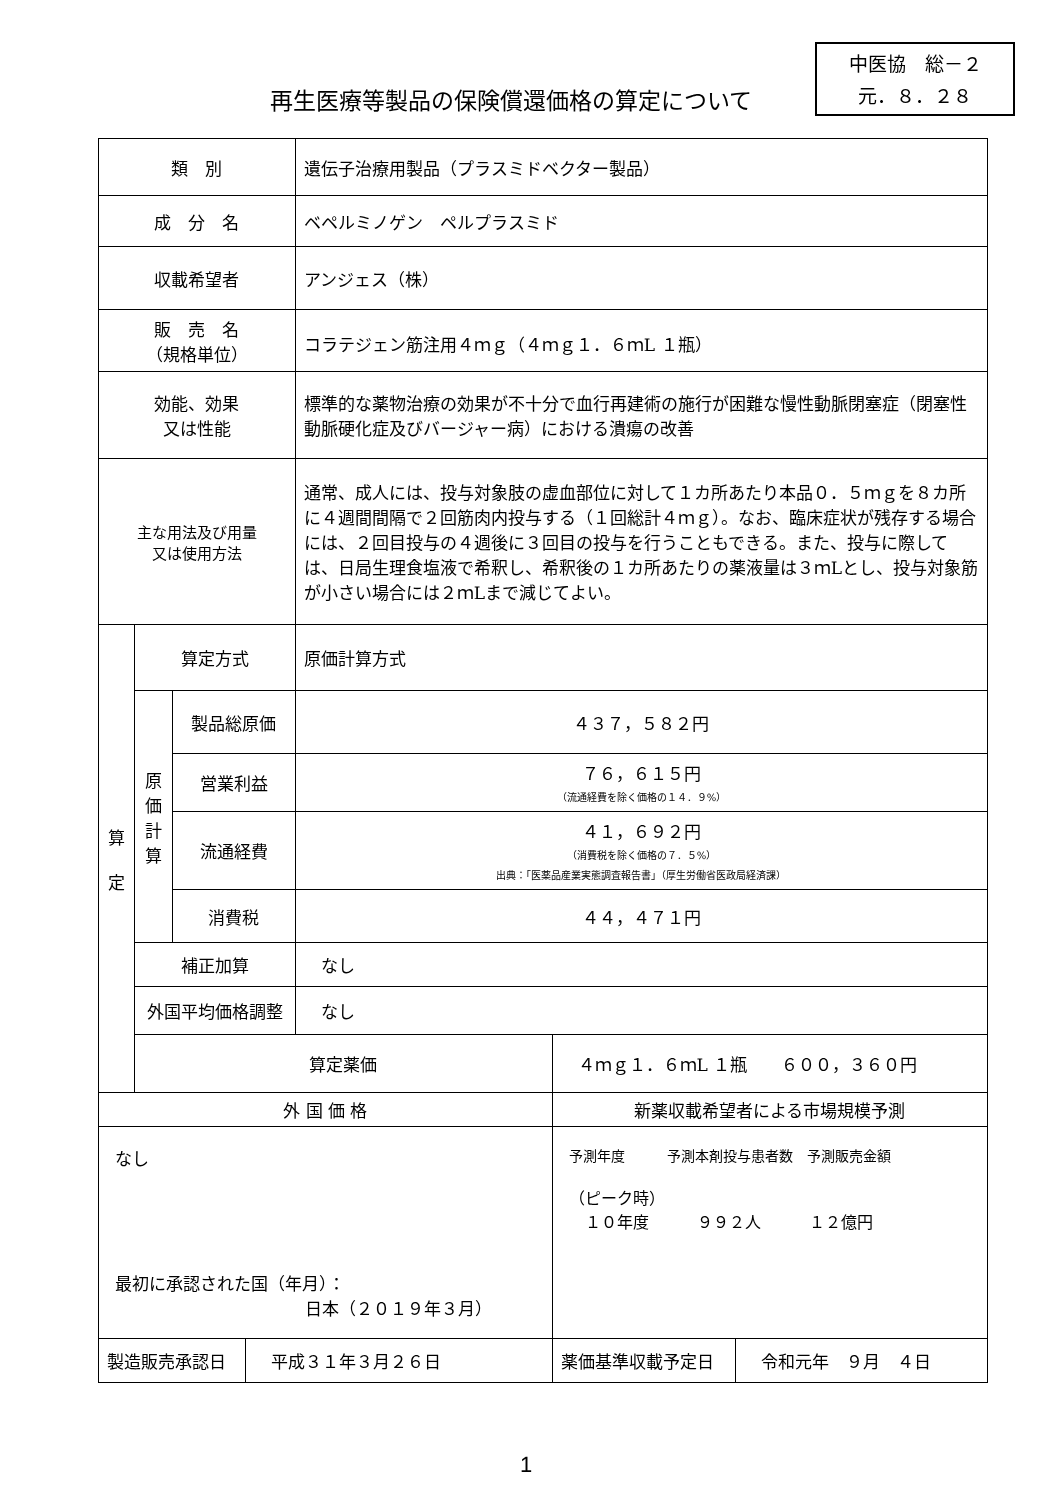中医協　総－２
元．８．２８
再生医療等製品の保険償還価格の算定について
| 類 別 | | | | 遺伝子治療用製品（プラスミドベクター製品） | | |
| 成 分 名 | | | | ベペルミノゲン ペルプラスミド | | |
| 収載希望者 | | | | アンジェス（株） | | |
| 販 売 名 （規格単位） | | | | コラテジェン筋注用４ｍｇ（４ｍｇ１．６ｍL １瓶） | | |
| 効能、効果 又は性能 | | | | 標準的な薬物治療の効果が不十分で血行再建術の施行が困難な慢性動脈閉塞症（閉塞性動脈硬化症及びバージャー病）における潰瘍の改善 | | |
| 主な用法及び用量 又は使用方法 | | | | 通常、成人には、投与対象肢の虚血部位に対して１カ所あたり本品０．５ｍｇを８カ所に４週間間隔で２回筋肉内投与する（１回総計４ｍｇ）。なお、臨床症状が残存する場合には、２回目投与の４週後に３回目の投与を行うこともできる。また、投与に際しては、日局生理食塩液で希釈し、希釈後の１カ所あたりの薬液量は３ｍLとし、投与対象筋が小さい場合には２ｍLまで減じてよい。 | | |
| 算 定 | 算定方式 | | | 原価計算方式 | | |
| | 原 価 計 算 | 製品総原価 | | ４３７，５８２円 | | |
| | | 営業利益 | | ７６，６１５円 （流通経費を除く価格の１４．９%） | | |
| | | 流通経費 | | ４１，６９２円 （消費税を除く価格の７．５%） 出典：「医薬品産業実態調査報告書」（厚生労働省医政局経済課） | | |
| | | 消費税 | | ４４，４７１円 | | |
| | 補正加算 | | | なし | | |
| | 外国平均価格調整 | | | なし | | |
| | 算定薬価 | | | | ４ｍｇ１．６ｍL １瓶 ６００，３６０円 | |
| 外 国 価 格 | | | | | 新薬収載希望者による市場規模予測 | |
| なし 最初に承認された国（年月）： 日本（２０１９年３月） | | | | | 予測年度 予測本剤投与患者数 予測販売金額 （ピーク時） １０年度 ９９２人 １２億円 | |
| 製造販売承認日 | | | 平成３１年３月２６日 | | 薬価基準収載予定日 | 令和元年 ９月 ４日 |
1